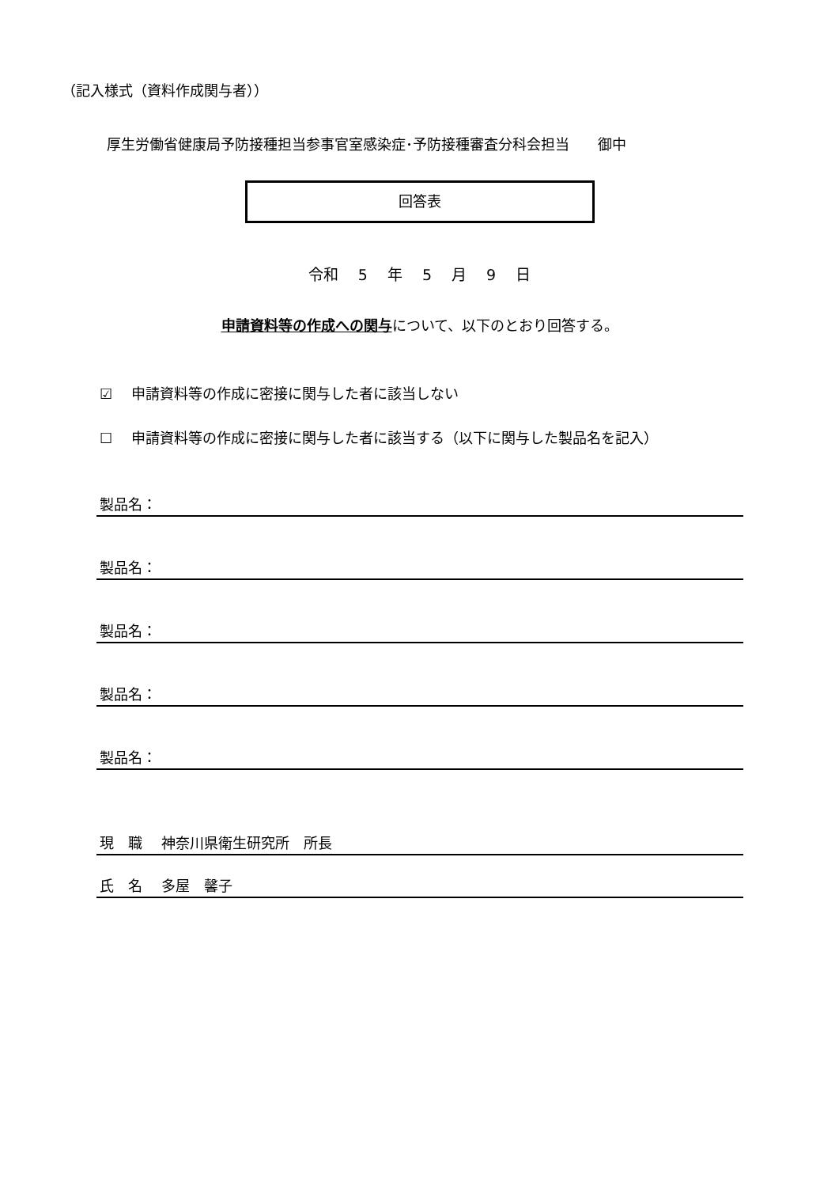（記入様式（資料作成関与者））
厚生労働省健康局予防接種担当参事官室感染症･予防接種審査分科会担当　　御中
回答表
令和　 5 　年　 5 　月　 9 　日
申請資料等の作成への関与について、以下のとおり回答する。
☑　 申請資料等の作成に密接に関与した者に該当しない
☐　 申請資料等の作成に密接に関与した者に該当する（以下に関与した製品名を記入）
製品名：
製品名：
製品名：
製品名：
製品名：
現　職　 神奈川県衛生研究所　所長
氏　名　 多屋　馨子